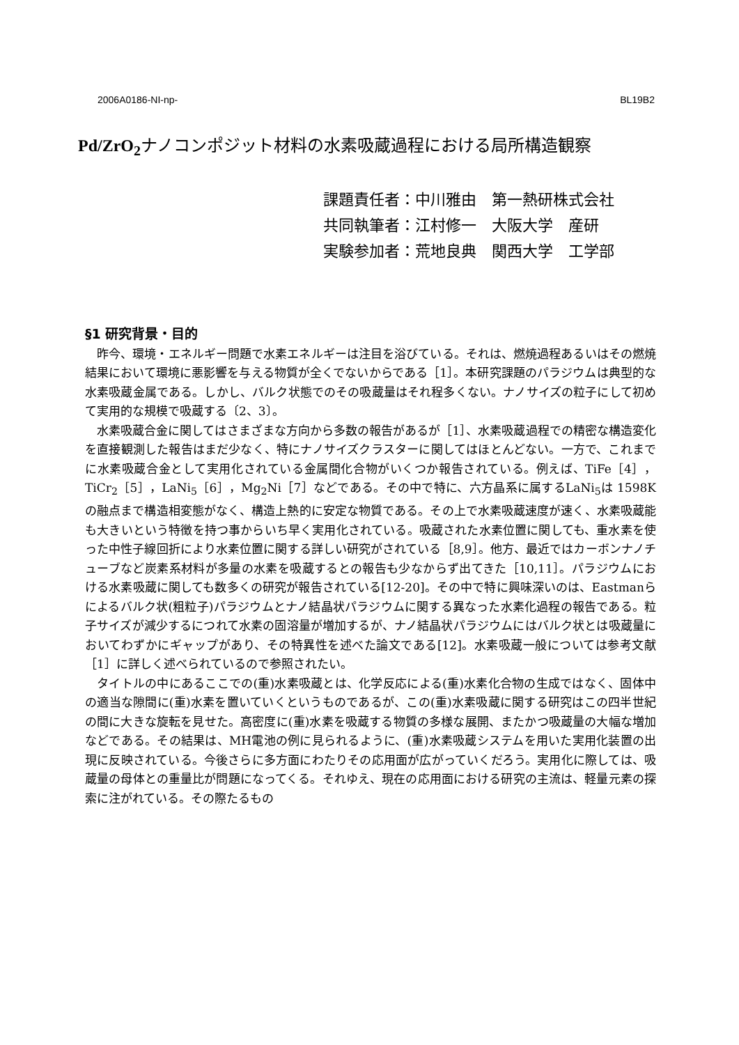2006A0186-NI-np- BL19B2
Pd/ZrO<sub>2</sub>ナノコンポジット材料の水素吸蔵過程における局所構造観察
課題責任者：中川雅由　第一熱研株式会社
共同執筆者：江村修一　大阪大学　産研
実験参加者：荒地良典　関西大学　工学部
§1 研究背景・目的
昨今、環境・エネルギー問題で水素エネルギーは注目を浴びている。それは、燃焼過程あるいはその燃焼結果において環境に悪影響を与える物質が全くでないからである［1］。本研究課題のパラジウムは典型的な水素吸蔵金属である。しかし、バルク状態でのその吸蔵量はそれ程多くない。ナノサイズの粒子にして初めて実用的な規模で吸蔵する〔2、3〕。
水素吸蔵合金に関してはさまざまな方向から多数の報告があるが［1］、水素吸蔵過程での精密な構造変化を直接観測した報告はまだ少なく、特にナノサイズクラスターに関してはほとんどない。一方で、これまでに水素吸蔵合金として実用化されている金属間化合物がいくつか報告されている。例えば、TiFe［4］，TiCr<sub>2</sub>［5］，LaNi<sub>5</sub>［6］，Mg<sub>2</sub>Ni［7］などである。その中で特に、六方晶系に属するLaNi<sub>5</sub>は 1598Kの融点まで構造相変態がなく、構造上熱的に安定な物質である。その上で水素吸蔵速度が速く、水素吸蔵能も大きいという特徴を持つ事からいち早く実用化されている。吸蔵された水素位置に関しても、重水素を使った中性子線回折により水素位置に関する詳しい研究がされている［8,9］。他方、最近ではカーボンナノチューブなど炭素系材料が多量の水素を吸蔵するとの報告も少なからず出てきた［10,11］。パラジウムにおける水素吸蔵に関しても数多くの研究が報告されている[12-20]。その中で特に興味深いのは、Eastmanらによるバルク状(粗粒子)パラジウムとナノ結晶状パラジウムに関する異なった水素化過程の報告である。粒子サイズが減少するにつれて水素の固溶量が増加するが、ナノ結晶状パラジウムにはバルク状とは吸蔵量においてわずかにギャップがあり、その特異性を述べた論文である[12]。水素吸蔵一般については参考文献［1］に詳しく述べられているので参照されたい。
タイトルの中にあるここでの(重)水素吸蔵とは、化学反応による(重)水素化合物の生成ではなく、固体中の適当な隙間に(重)水素を置いていくというものであるが、この(重)水素吸蔵に関する研究はこの四半世紀の間に大きな旋転を見せた。高密度に(重)水素を吸蔵する物質の多様な展開、またかつ吸蔵量の大幅な増加などである。その結果は、MH電池の例に見られるように、(重)水素吸蔵システムを用いた実用化装置の出現に反映されている。今後さらに多方面にわたりその応用面が広がっていくだろう。実用化に際しては、吸蔵量の母体との重量比が問題になってくる。それゆえ、現在の応用面における研究の主流は、軽量元素の探索に注がれている。その際たるもの